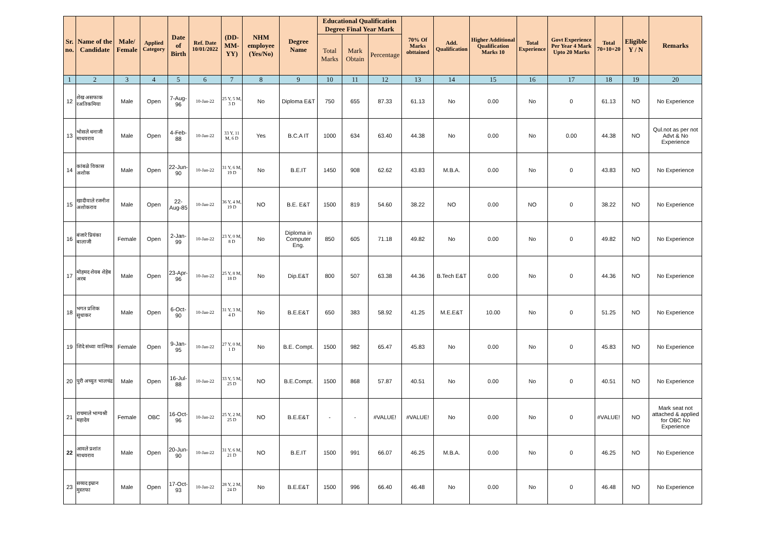| Sr. no. | Name of the Candidate | Male/ Female | Applied Category | Date of Birth | Ref. Date 10/01/2022 | (DD-MM-YY) | NHM employee (Yes/No) | Degree Name | Educational Qualification Degree Final Year Mark | | | 70% Of Marks obttained | Add. Qualification | Higher Additional Qualification Marks 10 | Total Experience | Govt Experience Per Year 4 Mark Upto 20 Marks | Total 70+10+20 | Eligible Y / N | Remarks |
| --- | --- | --- | --- | --- | --- | --- | --- | --- | --- | --- | --- | --- | --- | --- | --- | --- | --- | --- | --- |
| | | | | | | | | | Total Marks | Mark Obtain | Percentage | | | | | | | | |
| 1 | 2 | 3 | 4 | 5 | 6 | 7 | 8 | 9 | 10 | 11 | 12 | 13 | 14 | 15 | 16 | 17 | 18 | 19 | 20 |
| 12 | शेख असफाक रअतिकमिया | Male | Open | 7-Aug-96 | 10-Jan-22 | 25 Y, 5 M, 3 D | No | Diploma E&T | 750 | 655 | 87.33 | 61.13 | No | 0.00 | No | 0 | 61.13 | NO | No Experience |
| 13 | भोसले धनाजी माधवराव | Male | Open | 4-Feb-88 | 10-Jan-22 | 33 Y, 11 M, 6 D | Yes | B.C.A IT | 1000 | 634 | 63.40 | 44.38 | No | 0.00 | No | 0.00 | 44.38 | NO | Qul.not as per not Advt & No Experience |
| 14 | कांबळे विकास अशोक | Male | Open | 22-Jun-90 | 10-Jan-22 | 31 Y, 6 M, 19 D | No | B.E.IT | 1450 | 908 | 62.62 | 43.83 | M.B.A. | 0.00 | No | 0 | 43.83 | NO | No Experience |
| 15 | खादीवाले रजनीश अशोकराव | Male | Open | 22-Aug-85 | 10-Jan-22 | 36 Y, 4 M, 19 D | NO | B.E. E&T | 1500 | 819 | 54.60 | 38.22 | NO | 0.00 | NO | 0 | 38.22 | NO | No Experience |
| 16 | बंजारे प्रियंका बालाजी | Female | Open | 2-Jan-99 | 10-Jan-22 | 23 Y, 0 M, 8 D | No | Diploma in Computer Eng. | 850 | 605 | 71.18 | 49.82 | No | 0.00 | No | 0 | 49.82 | NO | No Experience |
| 17 | मोहमद शेयब शेहेब अरब | Male | Open | 23-Apr-96 | 10-Jan-22 | 25 Y, 8 M, 18 D | No | Dip.E&T | 800 | 507 | 63.38 | 44.36 | B.Tech E&T | 0.00 | No | 0 | 44.36 | NO | No Experience |
| 18 | भगत प्रशिक सुधाकर | Male | Open | 6-Oct-90 | 10-Jan-22 | 31 Y, 3 M, 4 D | No | B.E.E&T | 650 | 383 | 58.92 | 41.25 | M.E.E&T | 10.00 | No | 0 | 51.25 | NO | No Experience |
| 19 | शिंदे संध्या वाल्मिक | Female | Open | 9-Jan-95 | 10-Jan-22 | 27 Y, 0 M, 1 D | No | B.E. Compt. | 1500 | 982 | 65.47 | 45.83 | No | 0.00 | No | 0 | 45.83 | NO | No Experience |
| 20 | पुरी अच्युत भालचंद्र | Male | Open | 16-Jul-88 | 10-Jan-22 | 33 Y, 5 M, 25 D | NO | B.E.Compt. | 1500 | 868 | 57.87 | 40.51 | No | 0.00 | No | 0 | 40.51 | NO | No Experience |
| 21 | राचमाले भाग्यश्री महादेव | Female | OBC | 16-Oct-96 | 10-Jan-22 | 25 Y, 2 M, 25 D | NO | B.E.E&T | - | - | #VALUE! | #VALUE! | No | 0.00 | No | 0 | #VALUE! | NO | Mark seat not attached & applied for OBC No Experience |
| 22 | आवले प्रशांत माधवराव | Male | Open | 20-Jun-90 | 10-Jan-22 | 31 Y, 6 M, 21 D | NO | B.E.IT | 1500 | 991 | 66.07 | 46.25 | M.B.A. | 0.00 | No | 0 | 46.25 | NO | No Experience |
| 23 | सय्यद इम्रान मुस्तफा | Male | Open | 17-Oct-93 | 10-Jan-22 | 28 Y, 2 M, 24 D | No | B.E.E&T | 1500 | 996 | 66.40 | 46.48 | No | 0.00 | No | 0 | 46.48 | NO | No Experience |